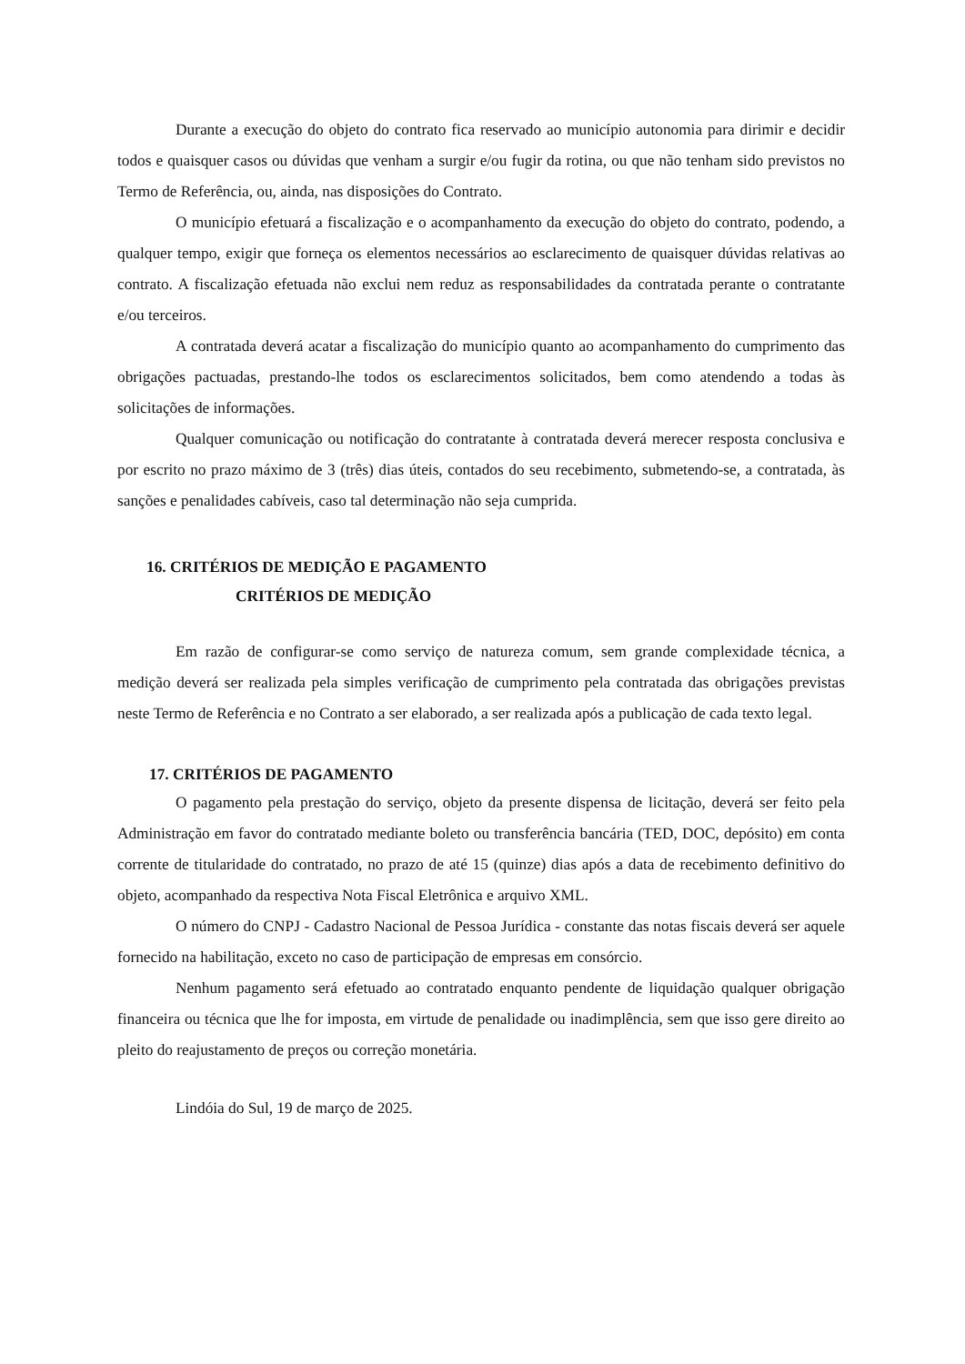Durante a execução do objeto do contrato fica reservado ao município autonomia para dirimir e decidir todos e quaisquer casos ou dúvidas que venham a surgir e/ou fugir da rotina, ou que não tenham sido previstos no Termo de Referência, ou, ainda, nas disposições do Contrato.
O município efetuará a fiscalização e o acompanhamento da execução do objeto do contrato, podendo, a qualquer tempo, exigir que forneça os elementos necessários ao esclarecimento de quaisquer dúvidas relativas ao contrato. A fiscalização efetuada não exclui nem reduz as responsabilidades da contratada perante o contratante e/ou terceiros.
A contratada deverá acatar a fiscalização do município quanto ao acompanhamento do cumprimento das obrigações pactuadas, prestando-lhe todos os esclarecimentos solicitados, bem como atendendo a todas às solicitações de informações.
Qualquer comunicação ou notificação do contratante à contratada deverá merecer resposta conclusiva e por escrito no prazo máximo de 3 (três) dias úteis, contados do seu recebimento, submetendo-se, a contratada, às sanções e penalidades cabíveis, caso tal determinação não seja cumprida.
16. CRITÉRIOS DE MEDIÇÃO E PAGAMENTO
CRITÉRIOS DE MEDIÇÃO
Em razão de configurar-se como serviço de natureza comum, sem grande complexidade técnica, a medição deverá ser realizada pela simples verificação de cumprimento pela contratada das obrigações previstas neste Termo de Referência e no Contrato a ser elaborado, a ser realizada após a publicação de cada texto legal.
17. CRITÉRIOS DE PAGAMENTO
O pagamento pela prestação do serviço, objeto da presente dispensa de licitação, deverá ser feito pela Administração em favor do contratado mediante boleto ou transferência bancária (TED, DOC, depósito) em conta corrente de titularidade do contratado, no prazo de até 15 (quinze) dias após a data de recebimento definitivo do objeto, acompanhado da respectiva Nota Fiscal Eletrônica e arquivo XML.
O número do CNPJ - Cadastro Nacional de Pessoa Jurídica - constante das notas fiscais deverá ser aquele fornecido na habilitação, exceto no caso de participação de empresas em consórcio.
Nenhum pagamento será efetuado ao contratado enquanto pendente de liquidação qualquer obrigação financeira ou técnica que lhe for imposta, em virtude de penalidade ou inadimplência, sem que isso gere direito ao pleito do reajustamento de preços ou correção monetária.
Lindóia do Sul, 19 de março de 2025.